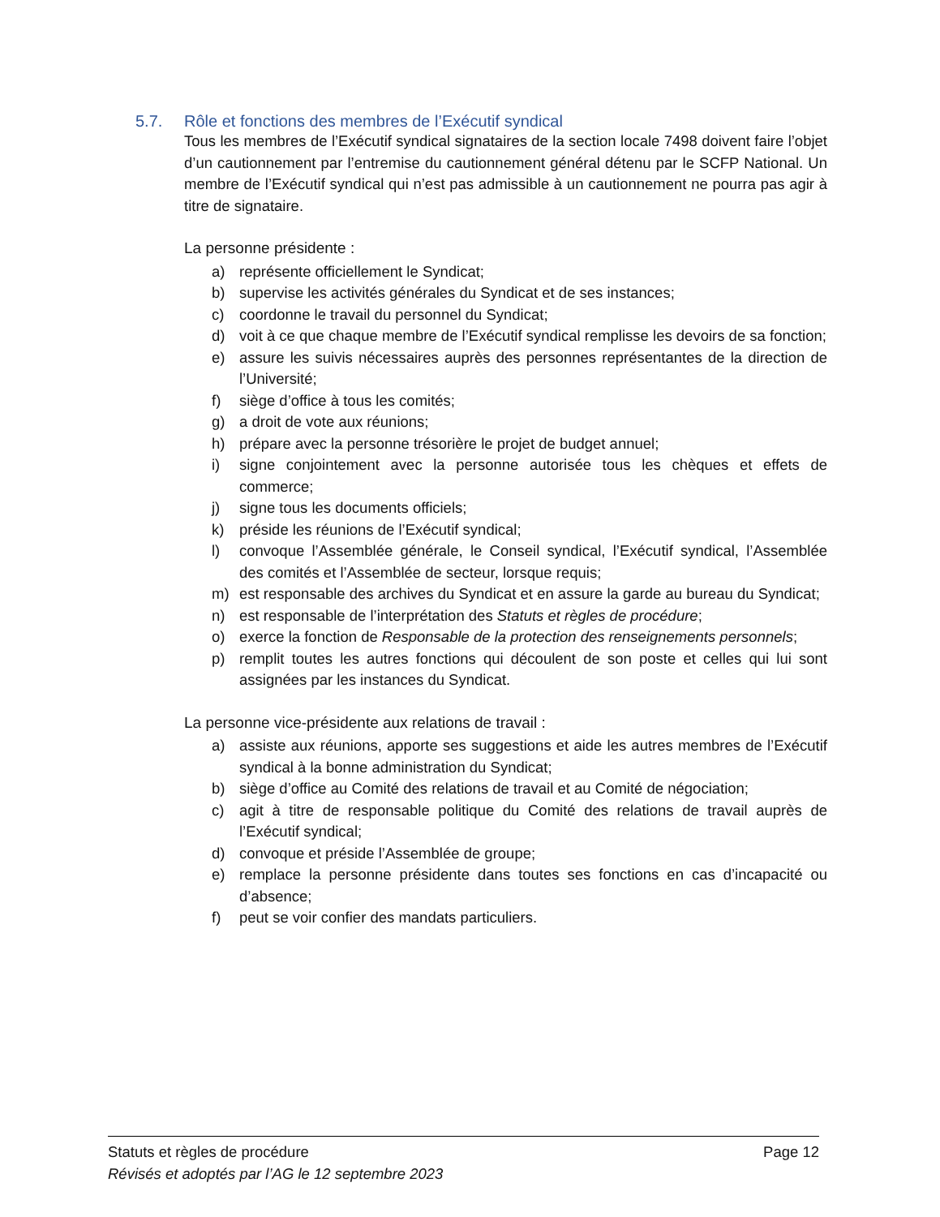5.7. Rôle et fonctions des membres de l’Exécutif syndical
Tous les membres de l’Exécutif syndical signataires de la section locale 7498 doivent faire l’objet d’un cautionnement par l’entremise du cautionnement général détenu par le SCFP National. Un membre de l’Exécutif syndical qui n’est pas admissible à un cautionnement ne pourra pas agir à titre de signataire.
La personne présidente :
a) représente officiellement le Syndicat;
b) supervise les activités générales du Syndicat et de ses instances;
c) coordonne le travail du personnel du Syndicat;
d) voit à ce que chaque membre de l’Exécutif syndical remplisse les devoirs de sa fonction;
e) assure les suivis nécessaires auprès des personnes représentantes de la direction de l’Université;
f) siège d’office à tous les comités;
g) a droit de vote aux réunions;
h) prépare avec la personne trésorière le projet de budget annuel;
i) signe conjointement avec la personne autorisée tous les chèques et effets de commerce;
j) signe tous les documents officiels;
k) préside les réunions de l’Exécutif syndical;
l) convoque l’Assemblée générale, le Conseil syndical, l’Exécutif syndical, l’Assemblée des comités et l’Assemblée de secteur, lorsque requis;
m) est responsable des archives du Syndicat et en assure la garde au bureau du Syndicat;
n) est responsable de l’interprétation des Statuts et règles de procédure;
o) exerce la fonction de Responsable de la protection des renseignements personnels;
p) remplit toutes les autres fonctions qui découlent de son poste et celles qui lui sont assignées par les instances du Syndicat.
La personne vice-présidente aux relations de travail :
a) assiste aux réunions, apporte ses suggestions et aide les autres membres de l’Exécutif syndical à la bonne administration du Syndicat;
b) siège d’office au Comité des relations de travail et au Comité de négociation;
c) agit à titre de responsable politique du Comité des relations de travail auprès de l’Exécutif syndical;
d) convoque et préside l’Assemblée de groupe;
e) remplace la personne présidente dans toutes ses fonctions en cas d’incapacité ou d’absence;
f) peut se voir confier des mandats particuliers.
Statuts et règles de procédure Page 12
Révisés et adoptés par l’AG le 12 septembre 2023